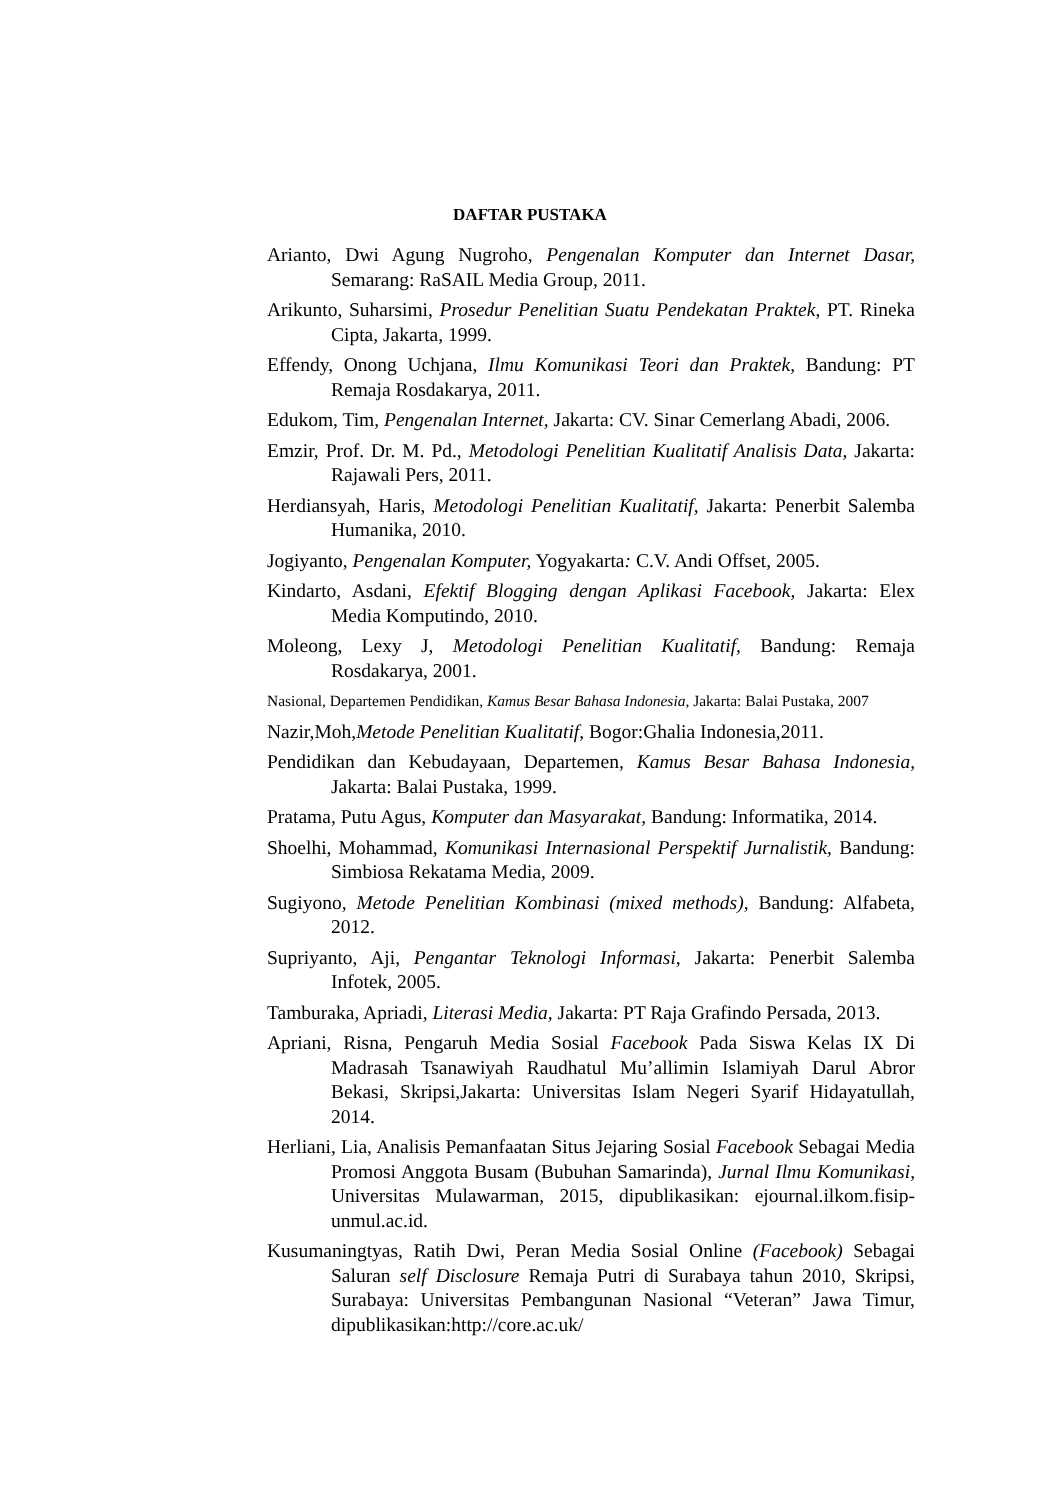DAFTAR PUSTAKA
Arianto, Dwi Agung Nugroho, Pengenalan Komputer dan Internet Dasar, Semarang: RaSAIL Media Group, 2011.
Arikunto, Suharsimi, Prosedur Penelitian Suatu Pendekatan Praktek, PT. Rineka Cipta, Jakarta, 1999.
Effendy, Onong Uchjana, Ilmu Komunikasi Teori dan Praktek, Bandung: PT Remaja Rosdakarya, 2011.
Edukom, Tim, Pengenalan Internet, Jakarta: CV. Sinar Cemerlang Abadi, 2006.
Emzir, Prof. Dr. M. Pd., Metodologi Penelitian Kualitatif Analisis Data, Jakarta: Rajawali Pers, 2011.
Herdiansyah, Haris, Metodologi Penelitian Kualitatif, Jakarta: Penerbit Salemba Humanika, 2010.
Jogiyanto, Pengenalan Komputer, Yogyakarta: C.V. Andi Offset, 2005.
Kindarto, Asdani, Efektif Blogging dengan Aplikasi Facebook, Jakarta: Elex Media Komputindo, 2010.
Moleong, Lexy J, Metodologi Penelitian Kualitatif, Bandung: Remaja Rosdakarya, 2001.
Nasional, Departemen Pendidikan, Kamus Besar Bahasa Indonesia, Jakarta: Balai Pustaka, 2007
Nazir,Moh,Metode Penelitian Kualitatif, Bogor:Ghalia Indonesia,2011.
Pendidikan dan Kebudayaan, Departemen, Kamus Besar Bahasa Indonesia, Jakarta: Balai Pustaka, 1999.
Pratama, Putu Agus, Komputer dan Masyarakat, Bandung: Informatika, 2014.
Shoelhi, Mohammad, Komunikasi Internasional Perspektif Jurnalistik, Bandung: Simbiosa Rekatama Media, 2009.
Sugiyono, Metode Penelitian Kombinasi (mixed methods), Bandung: Alfabeta, 2012.
Supriyanto, Aji, Pengantar Teknologi Informasi, Jakarta: Penerbit Salemba Infotek, 2005.
Tamburaka, Apriadi, Literasi Media, Jakarta: PT Raja Grafindo Persada, 2013.
Apriani, Risna, Pengaruh Media Sosial Facebook Pada Siswa Kelas IX Di Madrasah Tsanawiyah Raudhatul Mu’allimin Islamiyah Darul Abror Bekasi, Skripsi,Jakarta: Universitas Islam Negeri Syarif Hidayatullah, 2014.
Herliani, Lia, Analisis Pemanfaatan Situs Jejaring Sosial Facebook Sebagai Media Promosi Anggota Busam (Bubuhan Samarinda), Jurnal Ilmu Komunikasi, Universitas Mulawarman, 2015, dipublikasikan: ejournal.ilkom.fisip-unmul.ac.id.
Kusumaningtyas, Ratih Dwi, Peran Media Sosial Online (Facebook) Sebagai Saluran self Disclosure Remaja Putri di Surabaya tahun 2010, Skripsi, Surabaya: Universitas Pembangunan Nasional “Veteran” Jawa Timur, dipublikasikan:http://core.ac.uk/